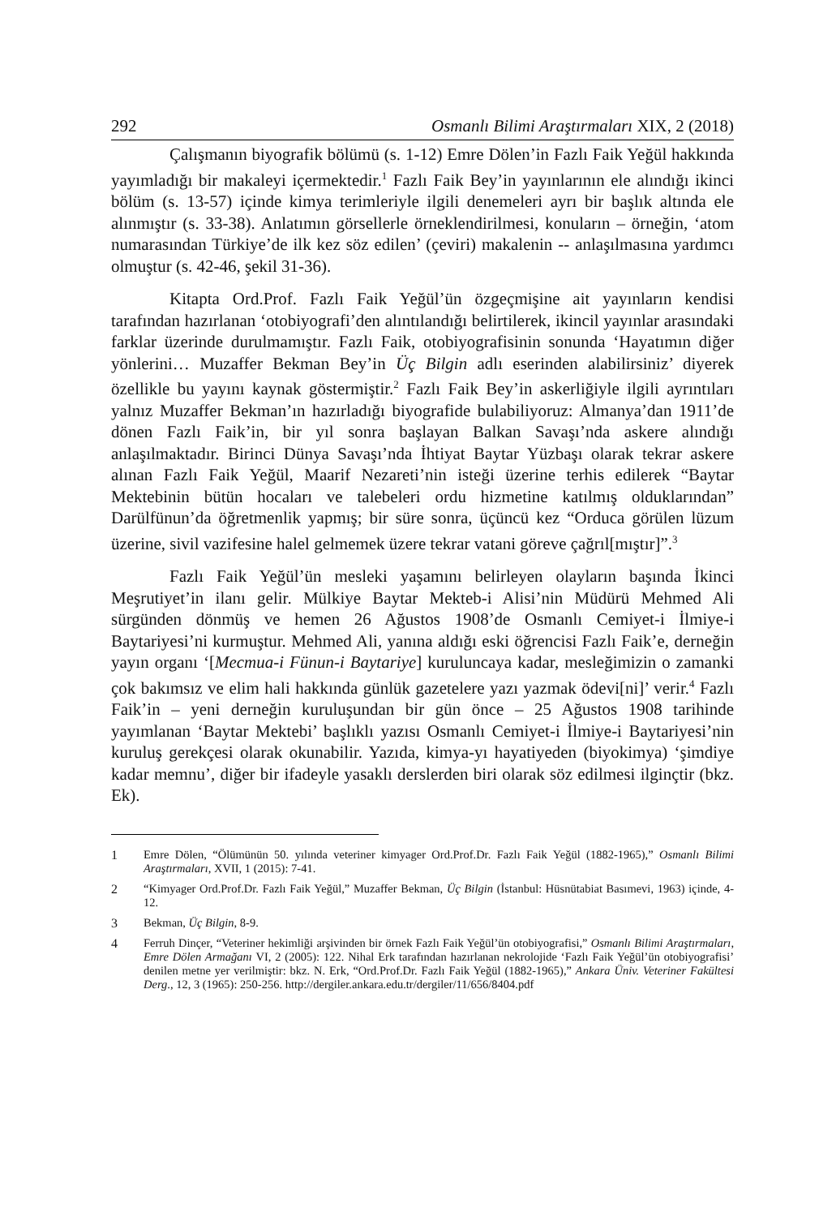292 Osmanlı Bilimi Araştırmaları XIX, 2 (2018)
Çalışmanın biyografik bölümü (s. 1-12) Emre Dölen’in Fazlı Faik Yeğül hakkında yayımladığı bir makaleyi içermektedir.<sup>1</sup> Fazlı Faik Bey’in yayınlarının ele alındığı ikinci bölüm (s. 13-57) içinde kimya terimleriyle ilgili denemeleri ayrı bir başlık altında ele alınmıştır (s. 33-38). Anlatımın görsellerle örneklendirilmesi, konuların – örneğin, ‘atom numarasından Türkiye’de ilk kez söz edilen’ (çeviri) makalenin -- anlaşılmasına yardımcı olmuştur (s. 42-46, şekil 31-36).
Kitapta Ord.Prof. Fazlı Faik Yeğül’ün özgeçmişine ait yayınların kendisi tarafından hazırlanan ‘otobiyografi’den alıntılandığı belirtilerek, ikincil yayınlar arasındaki farklar üzerinde durulmamıştır. Fazlı Faik, otobiyografisinin sonunda ‘Hayatımın diğer yönlerini… Muzaffer Bekman Bey’in Üç Bilgin adlı eserinden alabilirsiniz’ diyerek özellikle bu yayını kaynak göstermiştir.<sup>2</sup> Fazlı Faik Bey’in askerliğiyle ilgili ayrıntıları yalnız Muzaffer Bekman’ın hazırladığı biyografide bulabiliyoruz: Almanya’dan 1911’de dönen Fazlı Faik’in, bir yıl sonra başlayan Balkan Savaşı’nda askere alındığı anlaşılmaktadır. Birinci Dünya Savaşı’nda İhtiyat Baytar Yüzbaşı olarak tekrar askere alınan Fazlı Faik Yeğül, Maarif Nezareti’nin isteği üzerine terhis edilerek “Baytar Mektebinin bütün hocaları ve talebeleri ordu hizmetine katılmış olduklarından” Darülfünun’da öğretmenlik yapmış; bir süre sonra, üçüncü kez “Orduca görülen lüzum üzerine, sivil vazifesine halel gelmemek üzere tekrar vatani göreve çağrıl[mıştır]”.<sup>3</sup>
Fazlı Faik Yeğül’ün mesleki yaşamını belirleyen olayların başında İkinci Meşrutiyet’in ilanı gelir. Mülkiye Baytar Mekteb-i Alisi’nin Müdürü Mehmed Ali sürgünden dönmüş ve hemen 26 Ağustos 1908’de Osmanlı Cemiyet-i İlmiye-i Baytariyesi’ni kurmuştur. Mehmed Ali, yanına aldığı eski öğrencisi Fazlı Faik’e, derneğin yayın organı ‘[Mecmua-i Fünun-i Baytariye] kuruluncaya kadar, mesleğimizin o zamanki çok bakımsız ve elim hali hakkında günlük gazetelere yazı yazmak ödevi[ni]’ verir.<sup>4</sup> Fazlı Faik’in – yeni derneğin kuruluşundan bir gün önce – 25 Ağustos 1908 tarihinde yayımlanan ‘Baytar Mektebi’ başlıklı yazısı Osmanlı Cemiyet-i İlmiye-i Baytariyesi’nin kuruluş gerekçesi olarak okunabilir. Yazıda, kimya-yı hayatiyeden (biyokimya) ‘şimdiye kadar memnu’, diğer bir ifadeyle yasaklı derslerden biri olarak söz edilmesi ilginçtir (bkz. Ek).
1 Emre Dölen, “Ölümünün 50. yılında veteriner kimyager Ord.Prof.Dr. Fazlı Faik Yeğül (1882-1965),” Osmanlı Bilimi Araştırmaları, XVII, 1 (2015): 7-41.
2 “Kimyager Ord.Prof.Dr. Fazlı Faik Yeğül,” Muzaffer Bekman, Üç Bilgin (İstanbul: Hüsnütabiat Basımevi, 1963) içinde, 4-12.
3 Bekman, Üç Bilgin, 8-9.
4 Ferruh Dinçer, “Veteriner hekimliği arşivinden bir örnek Fazlı Faik Yeğül’ün otobiyografisi,” Osmanlı Bilimi Araştırmaları, Emre Dölen Armağanı VI, 2 (2005): 122. Nihal Erk tarafından hazırlanan nekrolojide ‘Fazlı Faik Yeğül’ün otobiyografisi’ denilen metne yer verilmiştir: bkz. N. Erk, “Ord.Prof.Dr. Fazlı Faik Yeğül (1882-1965),” Ankara Üniv. Veteriner Fakültesi Derg., 12, 3 (1965): 250-256. http://dergiler.ankara.edu.tr/dergiler/11/656/8404.pdf